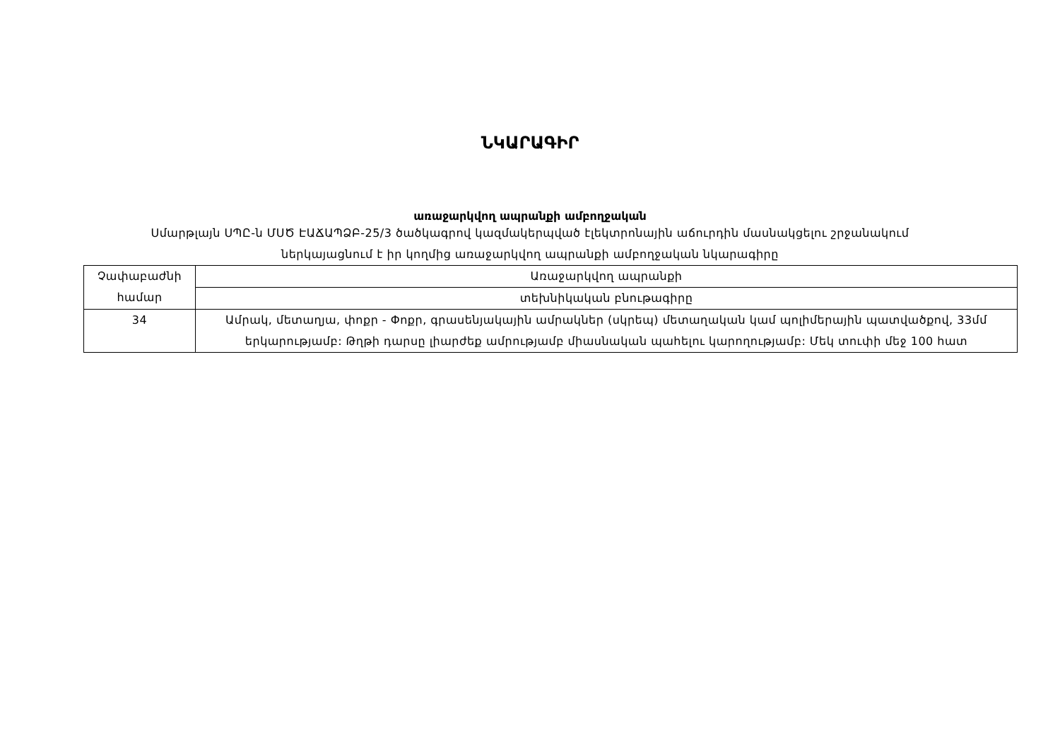ՆԿԱՐԱԳԻՐ
առաջարկվող ապրանքի ամբողջական
Սմարթլայն ՍՊԸ-ն ՄՍԾ ԷԱՃԱՊՁԲ-25/3 ծածկագրով կազմակերպված էլեկտրոնային աճուրդին մասնակցելու շրջանակում
ներկայացնում է իր կողմից առաջարկվող ապրանքի ամբողջական նկարագիրը
| Չափաբաժնի համար | Առաջարկվող ապրանքի |
| | տեխնիկական բնութագիրը |
| 34 | Ամրակ, մետաղյա, փոքր - Փոքր, գրասենյակային ամրակներ (սկրեպ) մետաղական կամ պոլիմերային պատվածքով, 33մմ երկարությամբ: Թղթի դարսը լիարժեք ամրությամբ միասնական պահելու կարողությամբ: Մեկ տուփի մեջ 100 հատ |